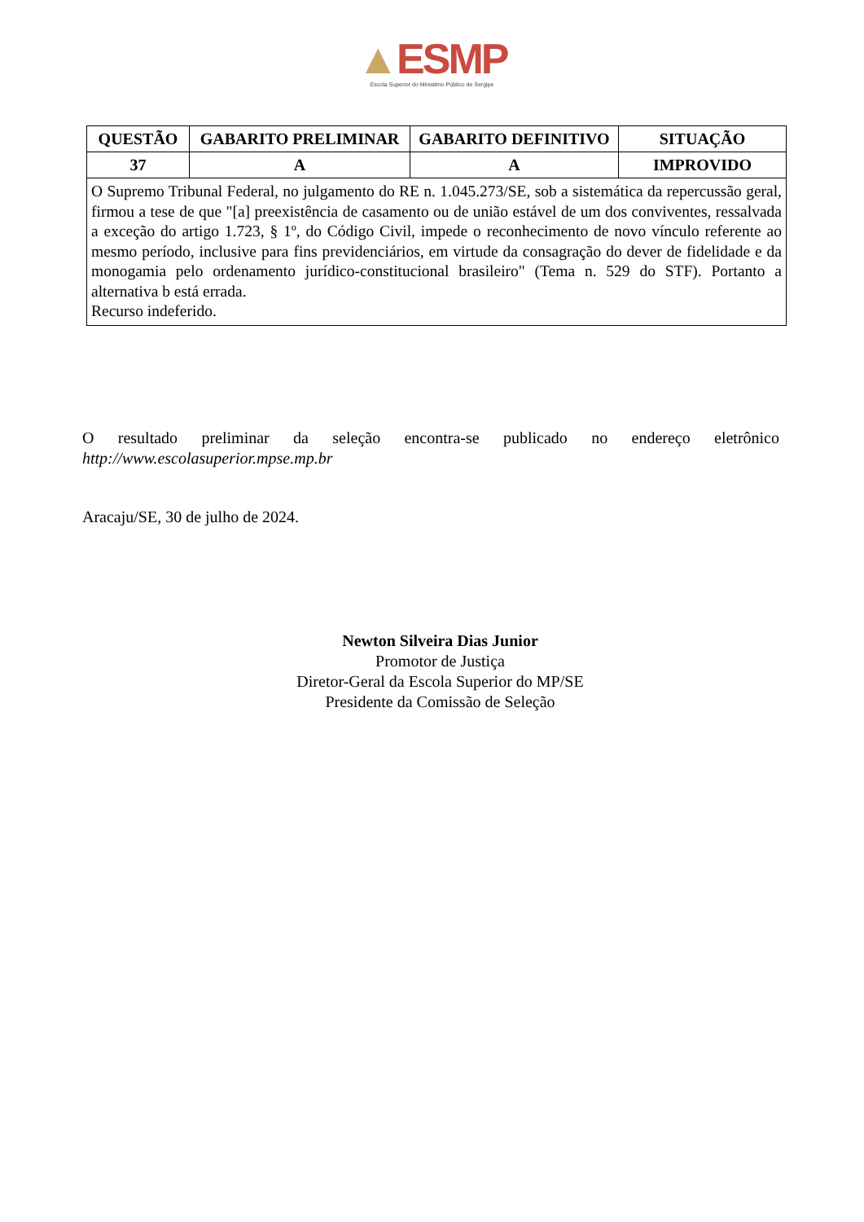▲ESMP
Escola Superior do Ministério Público de Sergipe
| QUESTÃO | GABARITO PRELIMINAR | GABARITO DEFINITIVO | SITUAÇÃO |
| --- | --- | --- | --- |
| 37 | A | A | IMPROVIDO |
| O Supremo Tribunal Federal, no julgamento do RE n. 1.045.273/SE, sob a sistemática da repercussão geral, firmou a tese de que "[a] preexistência de casamento ou de união estável de um dos conviventes, ressalvada a exceção do artigo 1.723, § 1º, do Código Civil, impede o reconhecimento de novo vínculo referente ao mesmo período, inclusive para fins previdenciários, em virtude da consagração do dever de fidelidade e da monogamia pelo ordenamento jurídico-constitucional brasileiro" (Tema n. 529 do STF). Portanto a alternativa b está errada. Recurso indeferido. | | | |
O resultado preliminar da seleção encontra-se publicado no endereço eletrônico
http://www.escolasuperior.mpse.mp.br
Aracaju/SE, 30 de julho de 2024.
Newton Silveira Dias Junior
Promotor de Justiça
Diretor-Geral da Escola Superior do MP/SE
Presidente da Comissão de Seleção